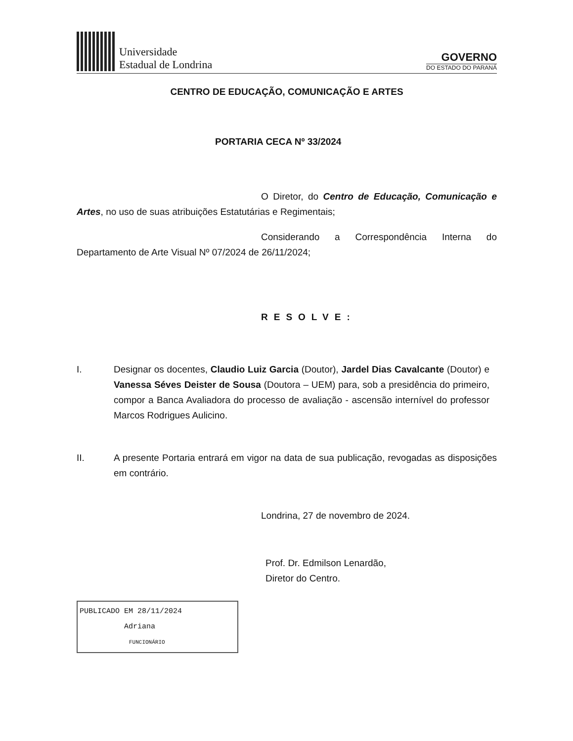Universidade
Estadual de Londrina
GOVERNO
DO ESTADO DO PARANÁ
CENTRO DE EDUCAÇÃO, COMUNICAÇÃO E ARTES
PORTARIA CECA Nº 33/2024
O Diretor, do Centro de Educação, Comunicação e Artes, no uso de suas atribuições Estatutárias e Regimentais;
Considerando a Correspondência Interna do Departamento de Arte Visual Nº 07/2024 de 26/11/2024;
RESOLVE:
I. Designar os docentes, Claudio Luiz Garcia (Doutor), Jardel Dias Cavalcante (Doutor) e Vanessa Séves Deister de Sousa (Doutora – UEM) para, sob a presidência do primeiro, compor a Banca Avaliadora do processo de avaliação - ascensão internível do professor Marcos Rodrigues Aulicino.
II. A presente Portaria entrará em vigor na data de sua publicação, revogadas as disposições em contrário.
Londrina, 27 de novembro de 2024.
Prof. Dr. Edmilson Lenardão,
Diretor do Centro.
PUBLICADO EM 28/11/2024
Adriana
FUNCIONÁRIO